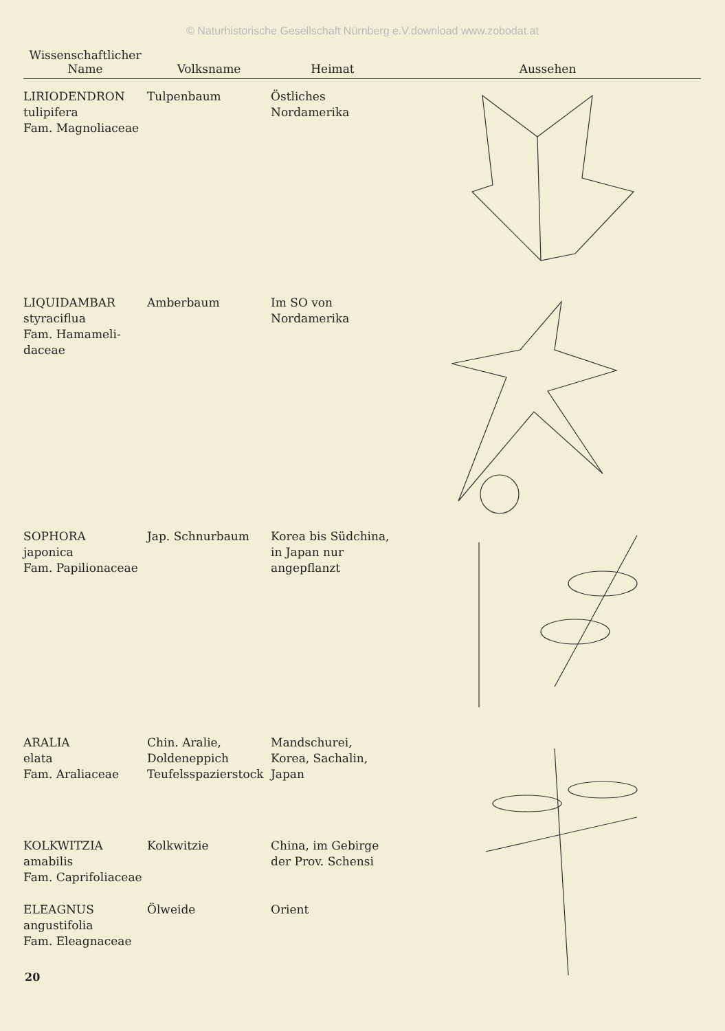© Naturhistorische Gesellschaft Nürnberg e.V.download www.zobodat.at
| Wissenschaftlicher Name | Volksname | Heimat | Aussehen |
| --- | --- | --- | --- |
| LIRIODENDRON tulipifera Fam. Magnoliaceae | Tulpenbaum | Östliches Nordamerika | |
| LIQUIDAMBAR styraciflua Fam. Hamameli- daceae | Amberbaum | Im SO von Nordamerika | |
| SOPHORA japonica Fam. Papilionaceae | Jap. Schnurbaum | Korea bis Südchina, in Japan nur angepflanzt | |
| ARALIA elata Fam. Araliaceae | Chin. Aralie, Doldeneppich Teufelsspazierstock | Mandschurei, Korea, Sachalin, Japan | |
| KOLKWITZIA amabilis Fam. Caprifoliaceae | Kolkwitzie | China, im Gebirge der Prov. Schensi | |
| ELEAGNUS angustifolia Fam. Eleagnaceae | Ölweide | Orient | |
20